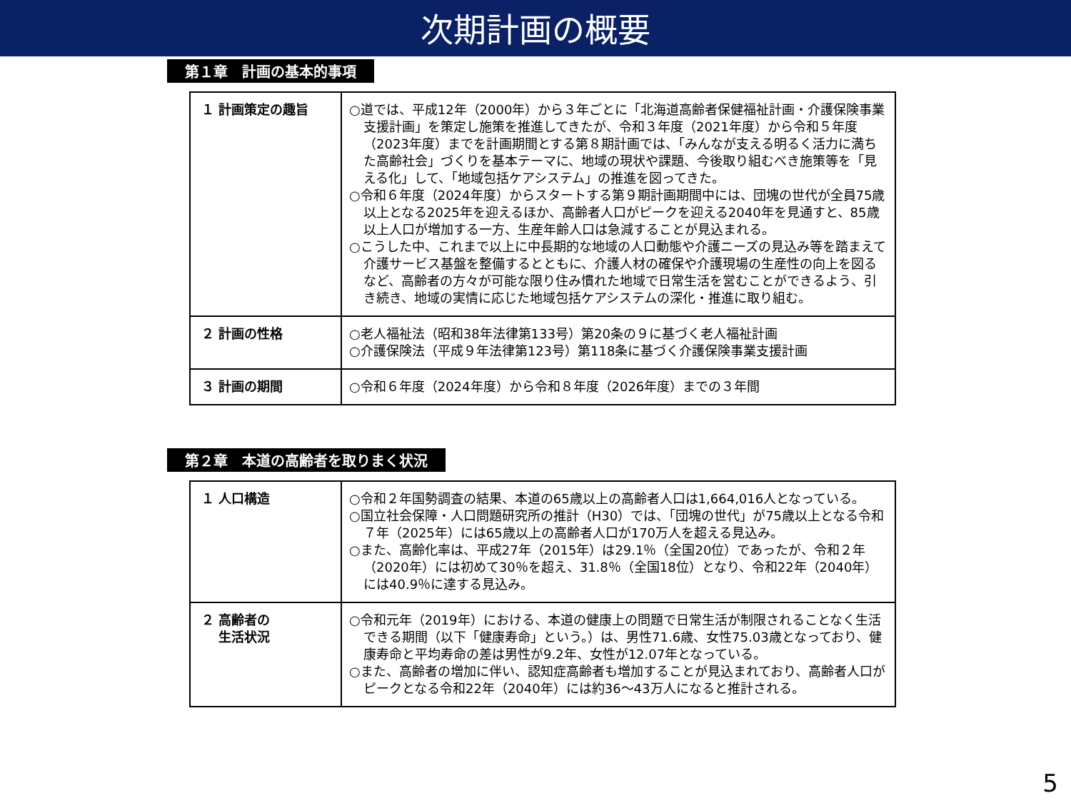次期計画の概要
第１章　計画の基本的事項
| １ 計画策定の趣旨 | ○道では、平成12年（2000年）から３年ごとに「北海道高齢者保健福祉計画・介護保険事業支援計画」を策定し施策を推進してきたが、令和３年度（2021年度）から令和５年度（2023年度）までを計画期間とする第８期計画では、「みんなが支える明るく活力に満ちた高齢社会」づくりを基本テーマに、地域の現状や課題、今後取り組むべき施策等を「見える化」して、「地域包括ケアシステム」の推進を図ってきた。 ○令和６年度（2024年度）からスタートする第９期計画期間中には、団塊の世代が全員75歳以上となる2025年を迎えるほか、高齢者人口がピークを迎える2040年を見通すと、85歳以上人口が増加する一方、生産年齢人口は急減することが見込まれる。 ○こうした中、これまで以上に中長期的な地域の人口動態や介護ニーズの見込み等を踏まえて介護サービス基盤を整備するとともに、介護人材の確保や介護現場の生産性の向上を図るなど、高齢者の方々が可能な限り住み慣れた地域で日常生活を営むことができるよう、引き続き、地域の実情に応じた地域包括ケアシステムの深化・推進に取り組む。 |
| ２ 計画の性格 | ○老人福祉法（昭和38年法律第133号）第20条の９に基づく老人福祉計画 ○介護保険法（平成９年法律第123号）第118条に基づく介護保険事業支援計画 |
| ３ 計画の期間 | ○令和６年度（2024年度）から令和８年度（2026年度）までの３年間 |
第２章　本道の高齢者を取りまく状況
| １ 人口構造 | ○令和２年国勢調査の結果、本道の65歳以上の高齢者人口は1,664,016人となっている。 ○国立社会保障・人口問題研究所の推計（H30）では、「団塊の世代」が75歳以上となる令和７年（2025年）には65歳以上の高齢者人口が170万人を超える見込み。 ○また、高齢化率は、平成27年（2015年）は29.1％（全国20位）であったが、令和２年（2020年）には初めて30％を超え、31.8％（全国18位）となり、令和22年（2040年）には40.9％に達する見込み。 |
| ２ 高齢者の 生活状況 | ○令和元年（2019年）における、本道の健康上の問題で日常生活が制限されることなく生活できる期間（以下「健康寿命」という。）は、男性71.6歳、女性75.03歳となっており、健康寿命と平均寿命の差は男性が9.2年、女性が12.07年となっている。 ○また、高齢者の増加に伴い、認知症高齢者も増加することが見込まれており、高齢者人口がピークとなる令和22年（2040年）には約36～43万人になると推計される。 |
5